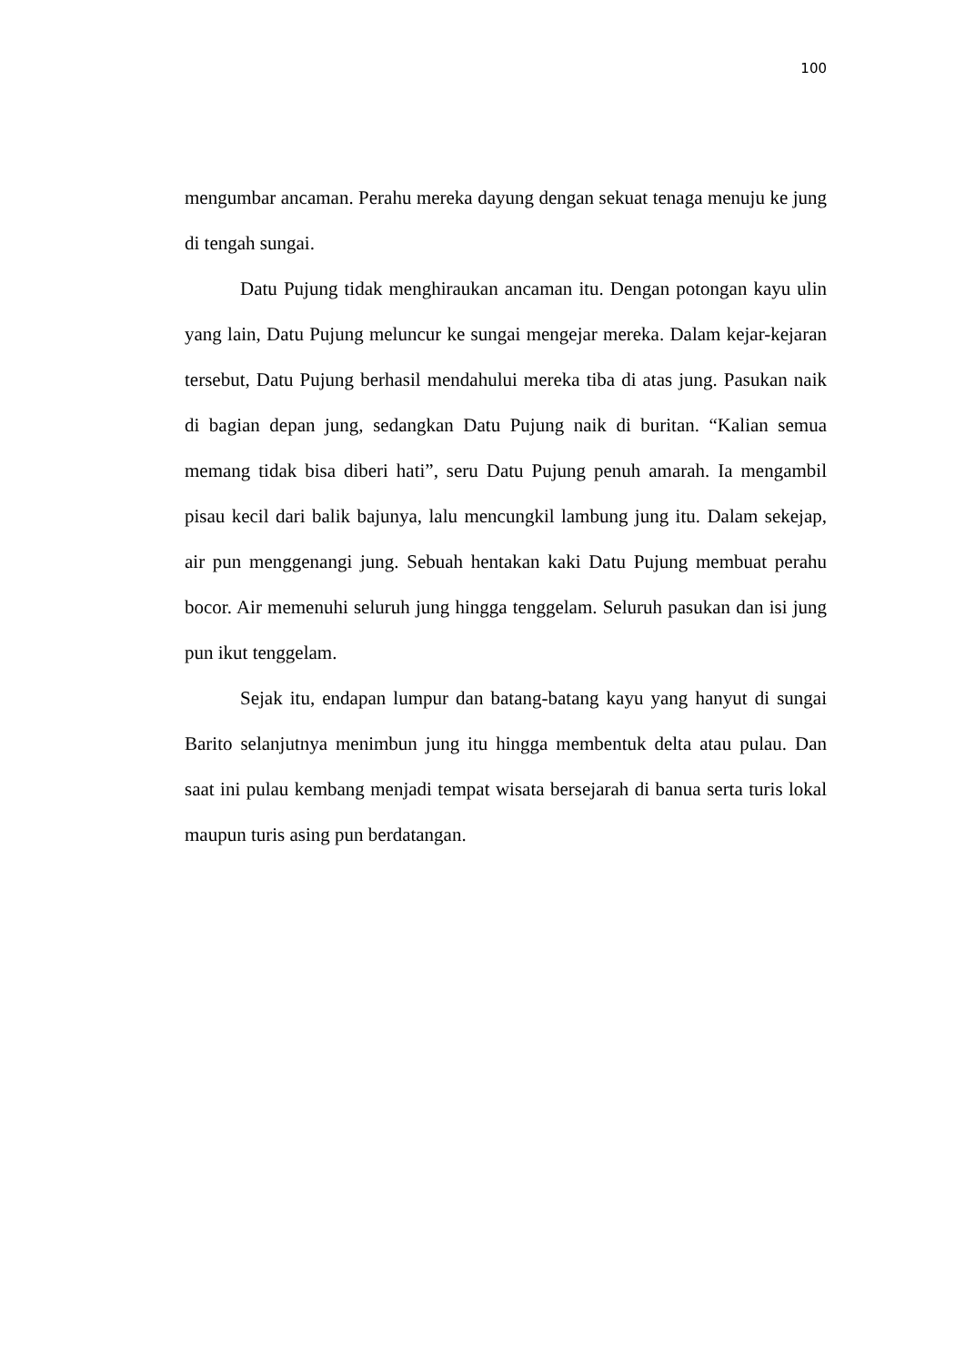100
mengumbar ancaman. Perahu mereka dayung dengan sekuat tenaga menuju ke jung di tengah sungai.
Datu Pujung tidak menghiraukan ancaman itu. Dengan potongan kayu ulin yang lain, Datu Pujung meluncur ke sungai mengejar mereka. Dalam kejar-kejaran tersebut, Datu Pujung berhasil mendahului mereka tiba di atas jung. Pasukan naik di bagian depan jung, sedangkan Datu Pujung naik di buritan. “Kalian semua memang tidak bisa diberi hati”, seru Datu Pujung penuh amarah. Ia mengambil pisau kecil dari balik bajunya, lalu mencungkil lambung jung itu. Dalam sekejap, air pun menggenangi jung. Sebuah hentakan kaki Datu Pujung membuat perahu bocor. Air memenuhi seluruh jung hingga tenggelam. Seluruh pasukan dan isi jung pun ikut tenggelam.
Sejak itu, endapan lumpur dan batang-batang kayu yang hanyut di sungai Barito selanjutnya menimbun jung itu hingga membentuk delta atau pulau. Dan saat ini pulau kembang menjadi tempat wisata bersejarah di banua serta turis lokal maupun turis asing pun berdatangan.